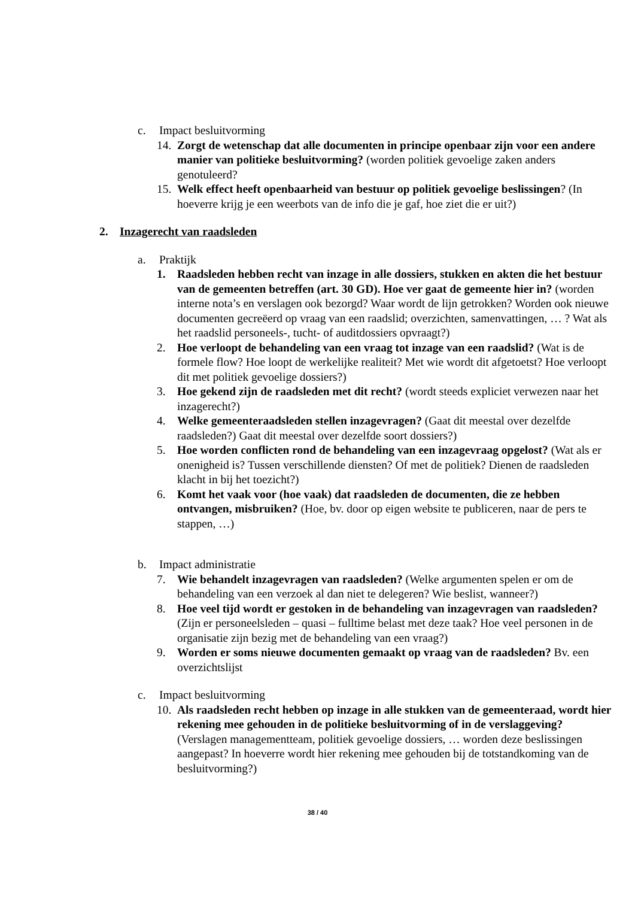c. Impact besluitvorming
14. Zorgt de wetenschap dat alle documenten in principe openbaar zijn voor een andere manier van politieke besluitvorming? (worden politiek gevoelige zaken anders genotuleerd?
15. Welk effect heeft openbaarheid van bestuur op politiek gevoelige beslissingen? (In hoeverre krijg je een weerbots van de info die je gaf, hoe ziet die er uit?)
2. Inzagerecht van raadsleden
a. Praktijk
1. Raadsleden hebben recht van inzage in alle dossiers, stukken en akten die het bestuur van de gemeenten betreffen (art. 30 GD). Hoe ver gaat de gemeente hier in? (worden interne nota’s en verslagen ook bezorgd? Waar wordt de lijn getrokken? Worden ook nieuwe documenten gecreëerd op vraag van een raadslid; overzichten, samenvattingen, … ? Wat als het raadslid personeels-, tucht- of auditdossiers opvraagt?)
2. Hoe verloopt de behandeling van een vraag tot inzage van een raadslid? (Wat is de formele flow? Hoe loopt de werkelijke realiteit? Met wie wordt dit afgetoetst? Hoe verloopt dit met politiek gevoelige dossiers?)
3. Hoe gekend zijn de raadsleden met dit recht? (wordt steeds expliciet verwezen naar het inzagerecht?)
4. Welke gemeenteraadsleden stellen inzagevragen? (Gaat dit meestal over dezelfde raadsleden?) Gaat dit meestal over dezelfde soort dossiers?)
5. Hoe worden conflicten rond de behandeling van een inzagevraag opgelost? (Wat als er onenigheid is? Tussen verschillende diensten? Of met de politiek? Dienen de raadsleden klacht in bij het toezicht?)
6. Komt het vaak voor (hoe vaak) dat raadsleden de documenten, die ze hebben ontvangen, misbruiken? (Hoe, bv. door op eigen website te publiceren, naar de pers te stappen, …)
b. Impact administratie
7. Wie behandelt inzagevragen van raadsleden? (Welke argumenten spelen er om de behandeling van een verzoek al dan niet te delegeren? Wie beslist, wanneer?)
8. Hoe veel tijd wordt er gestoken in de behandeling van inzagevragen van raadsleden? (Zijn er personeelsleden – quasi – fulltime belast met deze taak? Hoe veel personen in de organisatie zijn bezig met de behandeling van een vraag?)
9. Worden er soms nieuwe documenten gemaakt op vraag van de raadsleden? Bv. een overzichtslijst
c. Impact besluitvorming
10. Als raadsleden recht hebben op inzage in alle stukken van de gemeenteraad, wordt hier rekening mee gehouden in de politieke besluitvorming of in de verslaggeving? (Verslagen managementteam, politiek gevoelige dossiers, … worden deze beslissingen aangepast? In hoeverre wordt hier rekening mee gehouden bij de totstandkoming van de besluitvorming?)
38 / 40